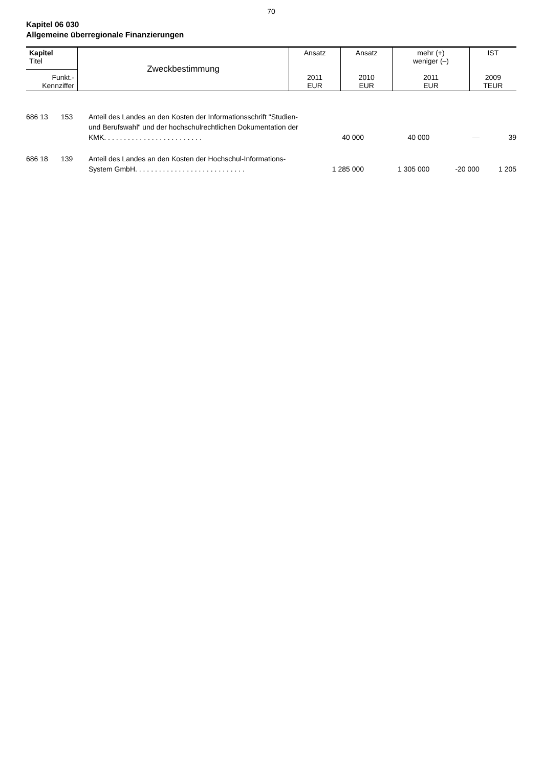70
Kapitel 06 030
Allgemeine überregionale Finanzierungen
| Kapitel Titel | Zweckbestimmung | Ansatz 2011 EUR | Ansatz 2010 EUR | mehr (+) weniger (–) 2011 EUR | IST 2009 TEUR |
| Funkt.- Kennziffer | | | | | |
| 686 13 | 153 | Anteil des Landes an den Kosten der Informationsschrift "Studien- und Berufswahl" und der hochschulrechtlichen Dokumentation der KMK. . . . . . . . . . . . . . . . . . . . . . . . . | 40 000 | 40 000 | — | 39 |
| 686 18 | 139 | Anteil des Landes an den Kosten der Hochschul-Informations-System GmbH. . . . . . . . . . . . . . . . . . . . . . . . . . . . | 1 285 000 | 1 305 000 | -20 000 | 1 205 |